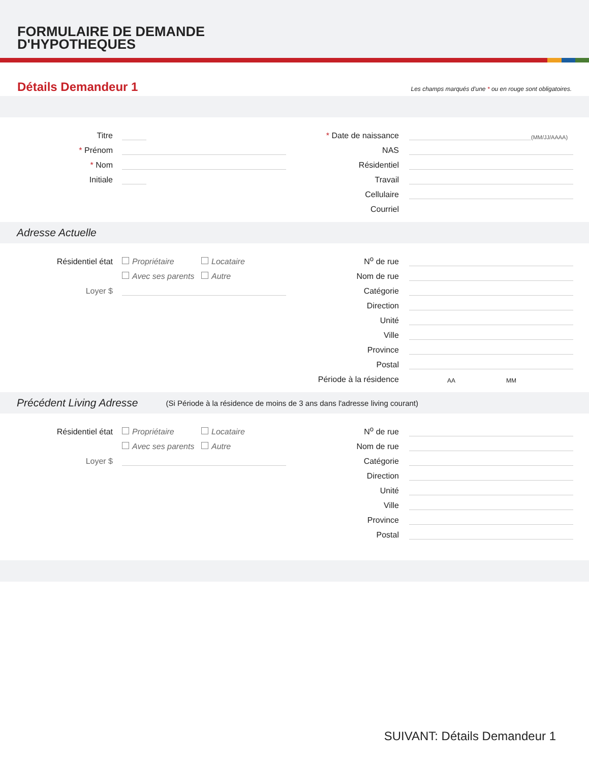FORMULAIRE DE DEMANDE
D'HYPOTHEQUES
Détails Demandeur 1
Les champs marqués d'une * ou en rouge sont obligatoires.
Titre
* Prénom
* Nom
Initiale
* Date de naissance
(MM/JJ/AAAA)
NAS
Résidentiel
Travail
Cellulaire
Courriel
Adresse Actuelle
Résidentiel état
Propriétaire
Locataire
Avec ses parents
Autre
Loyer $
N<sup>o</sup> de rue
Nom de rue
Catégorie
Direction
Unité
Ville
Province
Postal
Période à la résidence
AA MM
Précédent Living Adresse (Si Période à la résidence de moins de 3 ans dans l'adresse living courant)
Résidentiel état
Propriétaire
Locataire
Avec ses parents
Autre
Loyer $
N<sup>o</sup> de rue
Nom de rue
Catégorie
Direction
Unité
Ville
Province
Postal
SUIVANT: Détails Demandeur 1